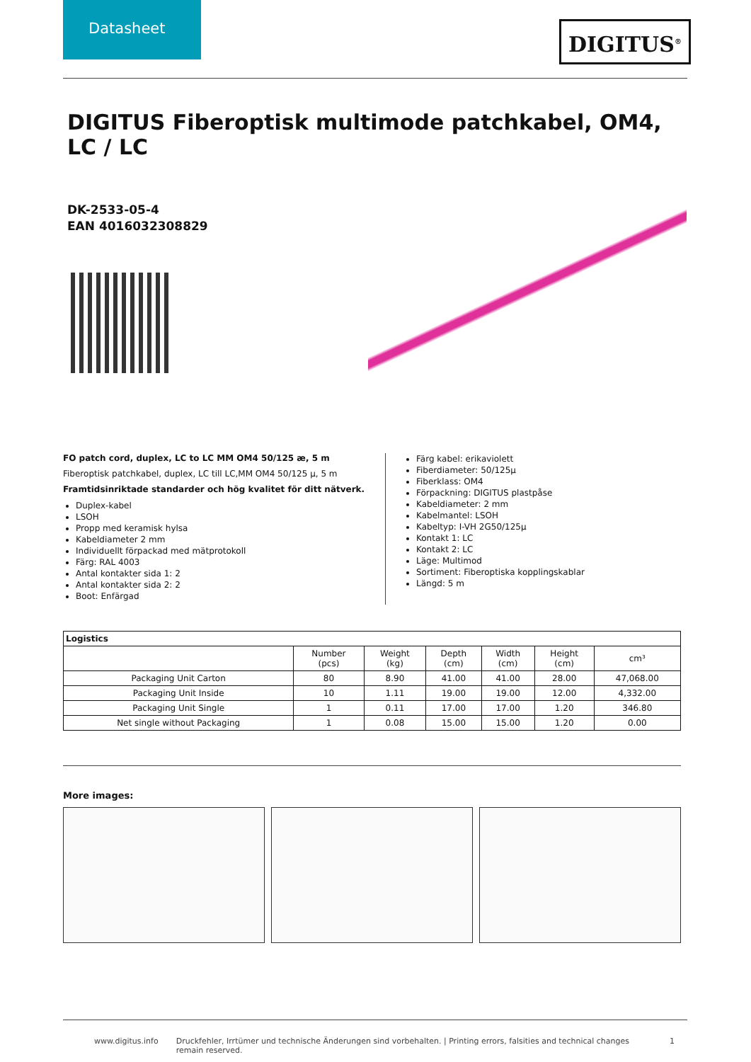Datasheet
DIGITUS<sup>®</sup>
DIGITUS Fiberoptisk multimode patchkabel, OM4, LC / LC
DK-2533-05-4
EAN 4016032308829
FO patch cord, duplex, LC to LC MM OM4 50/125 æ, 5 m
Fiberoptisk patchkabel, duplex, LC till LC,MM OM4 50/125 µ, 5 m
Framtidsinriktade standarder och hög kvalitet för ditt nätverk.
Duplex-kabel
LSOH
Propp med keramisk hylsa
Kabeldiameter 2 mm
Individuellt förpackad med mätprotokoll
Färg: RAL 4003
Antal kontakter sida 1: 2
Antal kontakter sida 2: 2
Boot: Enfärgad
Färg kabel: erikaviolett
Fiberdiameter: 50/125µ
Fiberklass: OM4
Förpackning: DIGITUS plastpåse
Kabeldiameter: 2 mm
Kabelmantel: LSOH
Kabeltyp: I-VH 2G50/125µ
Kontakt 1: LC
Kontakt 2: LC
Läge: Multimod
Sortiment: Fiberoptiska kopplingskablar
Längd: 5 m
| Logistics | | | | | | |
| --- | --- | --- | --- | --- | --- | --- |
| | Number (pcs) | Weight (kg) | Depth (cm) | Width (cm) | Height (cm) | cm³ |
| Packaging Unit Carton | 80 | 8.90 | 41.00 | 41.00 | 28.00 | 47,068.00 |
| Packaging Unit Inside | 10 | 1.11 | 19.00 | 19.00 | 12.00 | 4,332.00 |
| Packaging Unit Single | 1 | 0.11 | 17.00 | 17.00 | 1.20 | 346.80 |
| Net single without Packaging | 1 | 0.08 | 15.00 | 15.00 | 1.20 | 0.00 |
More images:
www.digitus.info Druckfehler, Irrtümer und technische Änderungen sind vorbehalten. | Printing errors, falsities and technical changes remain reserved. 1